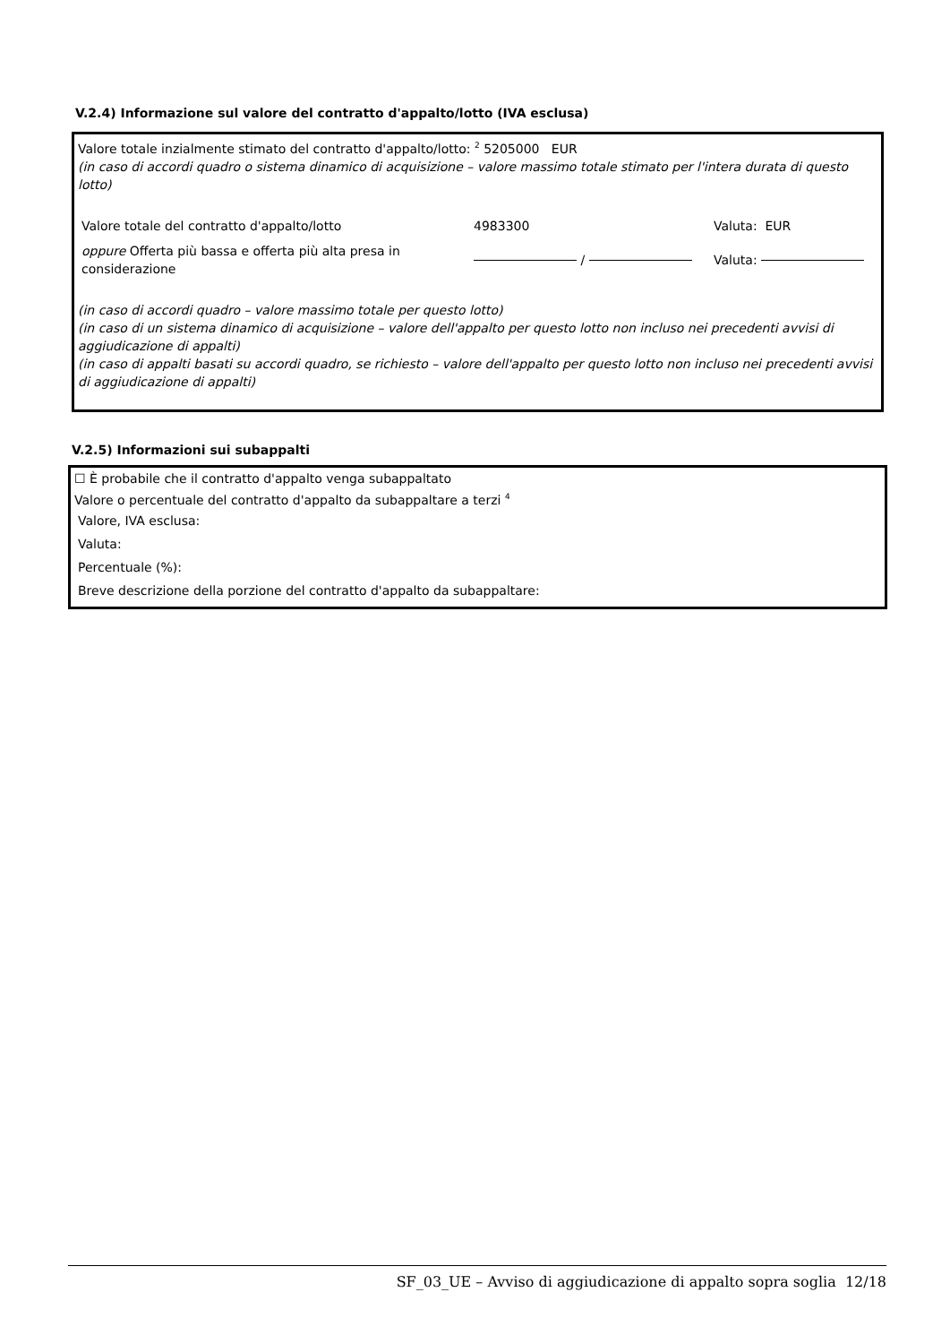V.2.4) Informazione sul valore del contratto d'appalto/lotto (IVA esclusa)
Valore totale inzialmente stimato del contratto d'appalto/lotto: <sup>2</sup> 5205000 EUR
(in caso di accordi quadro o sistema dinamico di acquisizione – valore massimo totale stimato per l'intera durata di questo lotto)
| Valore totale del contratto d'appalto/lotto | 4983300 | Valuta: EUR |
| oppure Offerta più bassa e offerta più alta presa in considerazione | / | Valuta: |
(in caso di accordi quadro – valore massimo totale per questo lotto)
(in caso di un sistema dinamico di acquisizione – valore dell'appalto per questo lotto non incluso nei precedenti avvisi di aggiudicazione di appalti)
(in caso di appalti basati su accordi quadro, se richiesto – valore dell'appalto per questo lotto non incluso nei precedenti avvisi di aggiudicazione di appalti)
V.2.5) Informazioni sui subappalti
☐ È probabile che il contratto d'appalto venga subappaltato
Valore o percentuale del contratto d'appalto da subappaltare a terzi <sup>4</sup>
Valore, IVA esclusa:
Valuta:
Percentuale (%):
Breve descrizione della porzione del contratto d'appalto da subappaltare:
SF_03_UE – Avviso di aggiudicazione di appalto sopra soglia 12/18